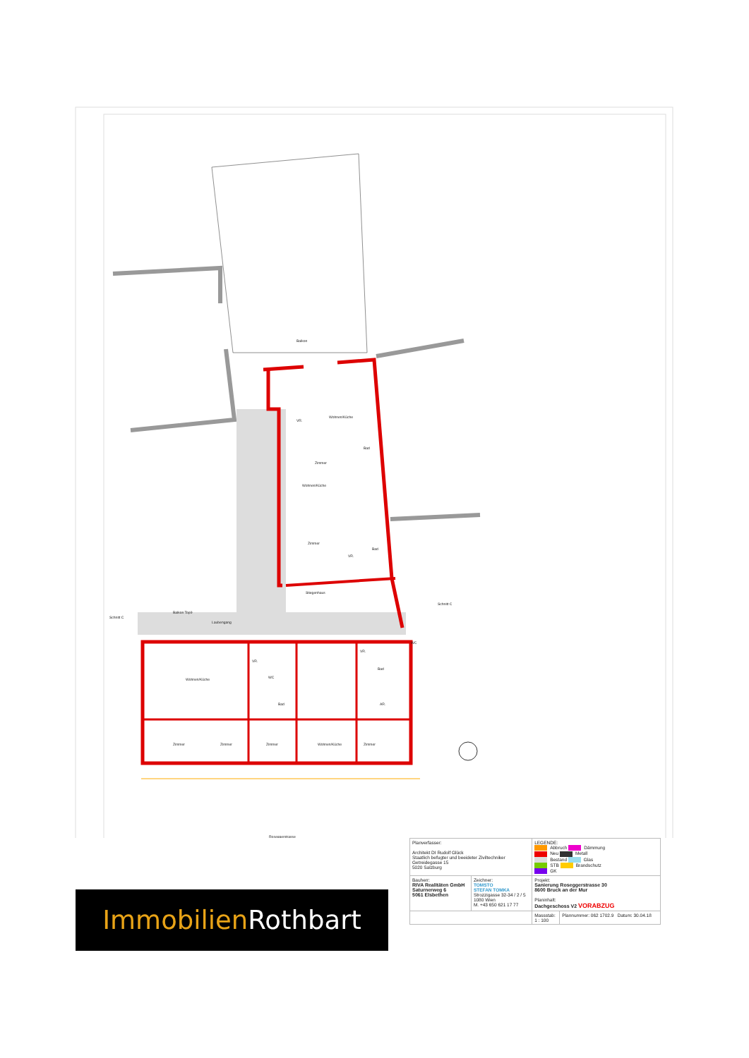Balkon
Wohnen/Küche
VR.
Zimmer
Bad
Wohnen/Küche
Zimmer
VR.
Bad
Stiegenhaus
Balkon Top9
Laubengang
Wohnen/Küche
VR.
WC
Bad
VR.
Bad
AR.
WC
Zimmer
Zimmer
Zimmer
Wohnen/Küche
Zimmer
Schnitt C
Schnitt C
Roseggerstrasse
Immobilien Rothbart
| Planverfasser: Architekt DI Rudolf Glück Staatlich befugter und beeideter Ziviltechniker Getreidegasse 15 5020 Salzburg | | LEGENDE: Abbruch Dämmung Neu Metall Bestand Glas STB Brandschutz GK | |
| Bauherr: RIVA Realitäten GmbH Saturnerweg 6 5061 Elsbethen | Zeichner: TOMSTO STEFAN TOMKA Strozzigasse 32-34 / 2 / 5 1080 Wien M. +43 650 621 17 77 | Projekt: Sanierung Roseggerstrasse 30 8600 Bruck an der Mur Planinhalt: Dachgeschoss V2 VORABZUG | |
| | | Massstab: 1 : 100 | Plannummer: 062 1702.9 Datum: 30.04.18 |